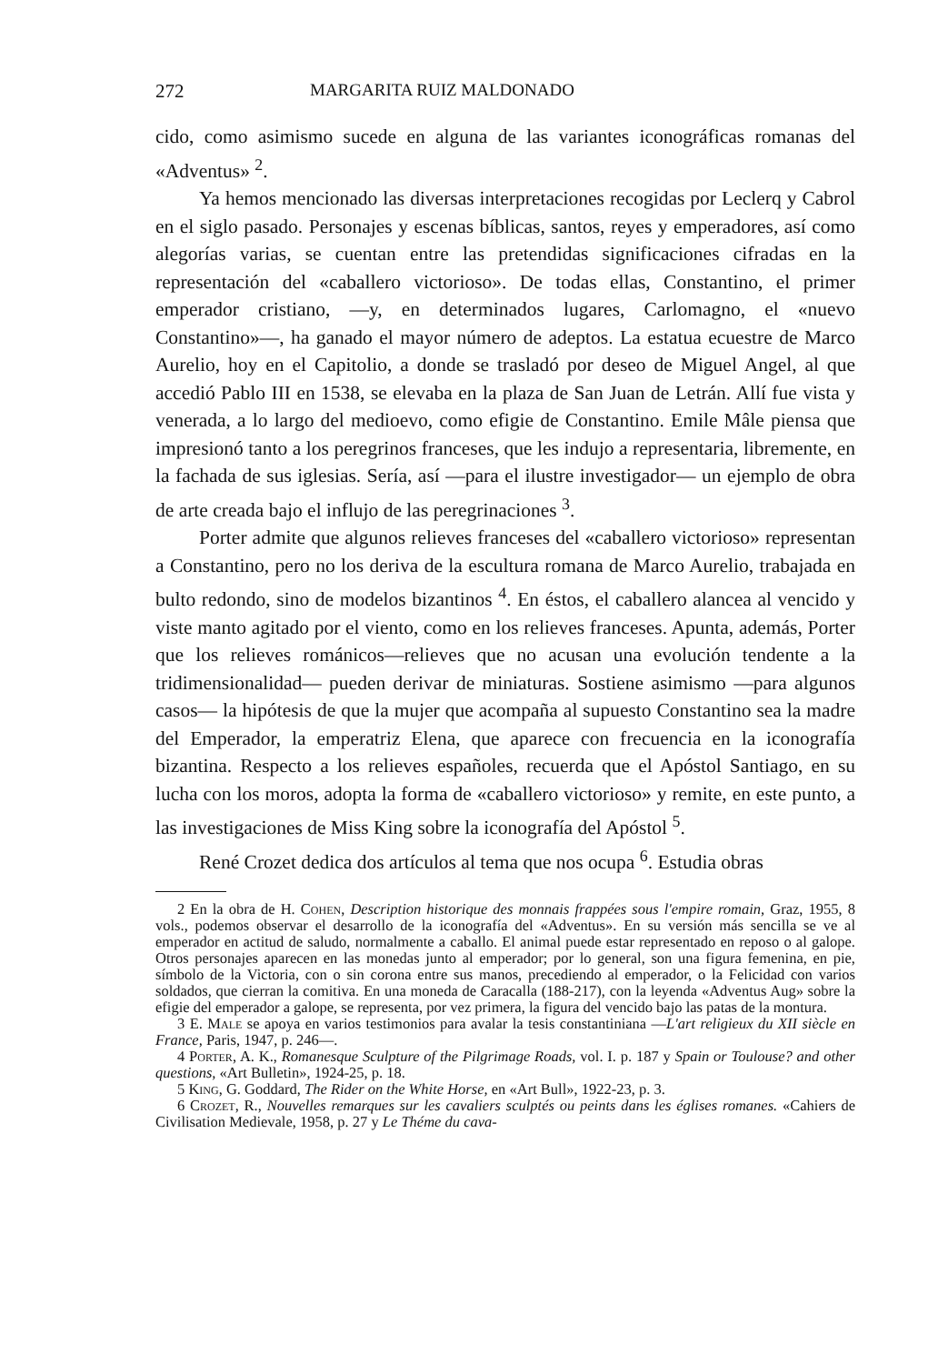272 MARGARITA RUIZ MALDONADO
cido, como asimismo sucede en alguna de las variantes iconográficas romanas del «Adventus» <sup>2</sup>.
Ya hemos mencionado las diversas interpretaciones recogidas por Leclerq y Cabrol en el siglo pasado. Personajes y escenas bíblicas, santos, reyes y emperadores, así como alegorías varias, se cuentan entre las pretendidas significaciones cifradas en la representación del «caballero victorioso». De todas ellas, Constantino, el primer emperador cristiano, —y, en determinados lugares, Carlomagno, el «nuevo Constantino»—, ha ganado el mayor número de adeptos. La estatua ecuestre de Marco Aurelio, hoy en el Capitolio, a donde se trasladó por deseo de Miguel Angel, al que accedió Pablo III en 1538, se elevaba en la plaza de San Juan de Letrán. Allí fue vista y venerada, a lo largo del medioevo, como efigie de Constantino. Emile Mâle piensa que impresionó tanto a los peregrinos franceses, que les indujo a representaria, libremente, en la fachada de sus iglesias. Sería, así —para el ilustre investigador— un ejemplo de obra de arte creada bajo el influjo de las peregrinaciones <sup>3</sup>.
Porter admite que algunos relieves franceses del «caballero victorioso» representan a Constantino, pero no los deriva de la escultura romana de Marco Aurelio, trabajada en bulto redondo, sino de modelos bizantinos <sup>4</sup>. En éstos, el caballero alancea al vencido y viste manto agitado por el viento, como en los relieves franceses. Apunta, además, Porter que los relieves románicos—relieves que no acusan una evolución tendente a la tridimensionalidad— pueden derivar de miniaturas. Sostiene asimismo —para algunos casos— la hipótesis de que la mujer que acompaña al supuesto Constantino sea la madre del Emperador, la emperatriz Elena, que aparece con frecuencia en la iconografía bizantina. Respecto a los relieves españoles, recuerda que el Apóstol Santiago, en su lucha con los moros, adopta la forma de «caballero victorioso» y remite, en este punto, a las investigaciones de Miss King sobre la iconografía del Apóstol <sup>5</sup>.
René Crozet dedica dos artículos al tema que nos ocupa <sup>6</sup>. Estudia obras
2 En la obra de H. Cohen, Description historique des monnais frappées sous l'empire romain, Graz, 1955, 8 vols., podemos observar el desarrollo de la iconografía del «Adventus». En su versión más sencilla se ve al emperador en actitud de saludo, normalmente a caballo. El animal puede estar representado en reposo o al galope. Otros personajes aparecen en las monedas junto al emperador; por lo general, son una figura femenina, en pie, símbolo de la Victoria, con o sin corona entre sus manos, precediendo al emperador, o la Felicidad con varios soldados, que cierran la comitiva. En una moneda de Caracalla (188-217), con la leyenda «Adventus Aug» sobre la efigie del emperador a galope, se representa, por vez primera, la figura del vencido bajo las patas de la montura.
3 E. Male se apoya en varios testimonios para avalar la tesis constantiniana —L'art religieux du XII siècle en France, Paris, 1947, p. 246—.
4 Porter, A. K., Romanesque Sculpture of the Pilgrimage Roads, vol. I. p. 187 y Spain or Toulouse? and other questions, «Art Bulletin», 1924-25, p. 18.
5 King, G. Goddard, The Rider on the White Horse, en «Art Bull», 1922-23, p. 3.
6 Crozet, R., Nouvelles remarques sur les cavaliers sculptés ou peints dans les églises romanes. «Cahiers de Civilisation Medievale, 1958, p. 27 y Le Théme du cava-